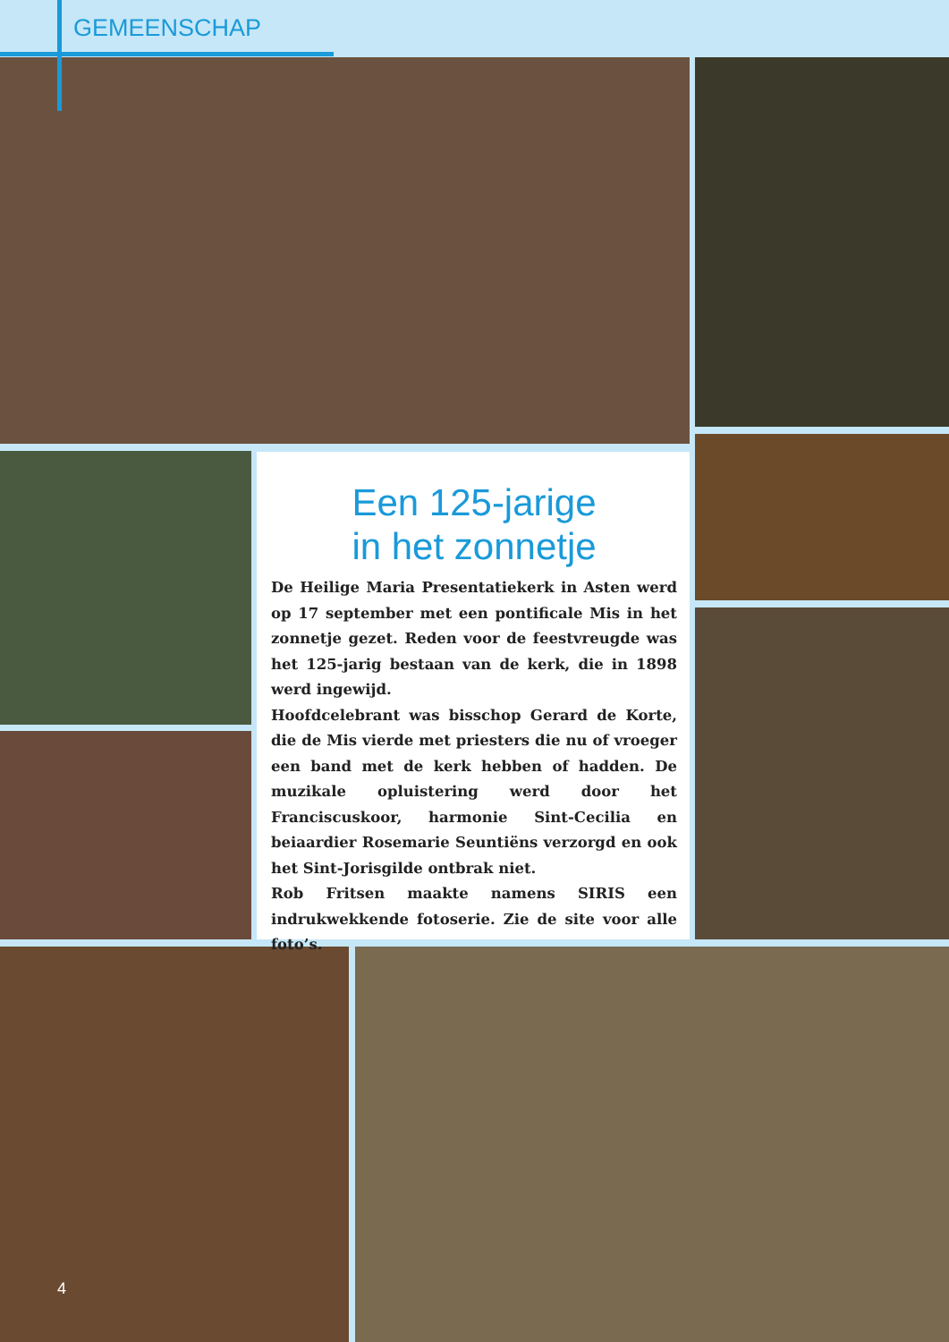GEMEENSCHAP
Een 125-jarige
in het zonnetje
De Heilige Maria Presentatiekerk in Asten werd op 17 september met een pontificale Mis in het zonnetje gezet. Reden voor de feestvreugde was het 125-jarig bestaan van de kerk, die in 1898 werd ingewijd.
Hoofdcelebrant was bisschop Gerard de Korte, die de Mis vierde met priesters die nu of vroeger een band met de kerk hebben of hadden. De muzikale opluistering werd door het Franciscuskoor, harmonie Sint-Cecilia en beiaardier Rosemarie Seuntiëns verzorgd en ook het Sint-Jorisgilde ontbrak niet.
Rob Fritsen maakte namens SIRIS een indrukwekkende fotoserie. Zie de site voor alle foto’s.
4